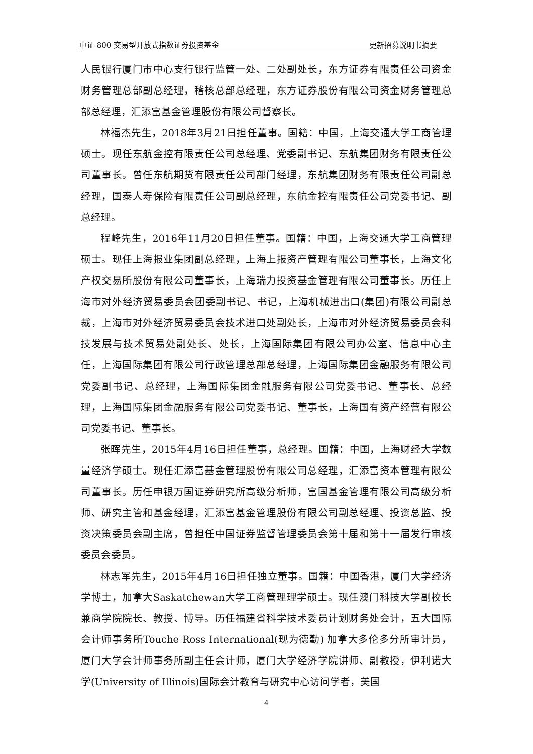中证 800 交易型开放式指数证券投资基金 更新招募说明书摘要
人民银行厦门市中心支行银行监管一处、二处副处长，东方证券有限责任公司资金财务管理总部副总经理，稽核总部总经理，东方证券股份有限公司资金财务管理总部总经理，汇添富基金管理股份有限公司督察长。
林福杰先生，2018年3月21日担任董事。国籍：中国，上海交通大学工商管理硕士。现任东航金控有限责任公司总经理、党委副书记、东航集团财务有限责任公司董事长。曾任东航期货有限责任公司部门经理，东航集团财务有限责任公司副总经理，国泰人寿保险有限责任公司副总经理，东航金控有限责任公司党委书记、副总经理。
程峰先生，2016年11月20日担任董事。国籍：中国，上海交通大学工商管理硕士。现任上海报业集团副总经理，上海上报资产管理有限公司董事长，上海文化产权交易所股份有限公司董事长，上海瑞力投资基金管理有限公司董事长。历任上海市对外经济贸易委员会团委副书记、书记，上海机械进出口(集团)有限公司副总裁，上海市对外经济贸易委员会技术进口处副处长，上海市对外经济贸易委员会科技发展与技术贸易处副处长、处长，上海国际集团有限公司办公室、信息中心主任，上海国际集团有限公司行政管理总部总经理，上海国际集团金融服务有限公司党委副书记、总经理，上海国际集团金融服务有限公司党委书记、董事长、总经理，上海国际集团金融服务有限公司党委书记、董事长，上海国有资产经营有限公司党委书记、董事长。
张晖先生，2015年4月16日担任董事，总经理。国籍：中国，上海财经大学数量经济学硕士。现任汇添富基金管理股份有限公司总经理，汇添富资本管理有限公司董事长。历任申银万国证券研究所高级分析师，富国基金管理有限公司高级分析师、研究主管和基金经理，汇添富基金管理股份有限公司副总经理、投资总监、投资决策委员会副主席，曾担任中国证券监督管理委员会第十届和第十一届发行审核委员会委员。
林志军先生，2015年4月16日担任独立董事。国籍：中国香港，厦门大学经济学博士，加拿大Saskatchewan大学工商管理理学硕士。现任澳门科技大学副校长兼商学院院长、教授、博导。历任福建省科学技术委员计划财务处会计，五大国际会计师事务所Touche Ross International(现为德勤) 加拿大多伦多分所审计员，厦门大学会计师事务所副主任会计师，厦门大学经济学院讲师、副教授，伊利诺大学(University of Illinois)国际会计教育与研究中心访问学者，美国
4